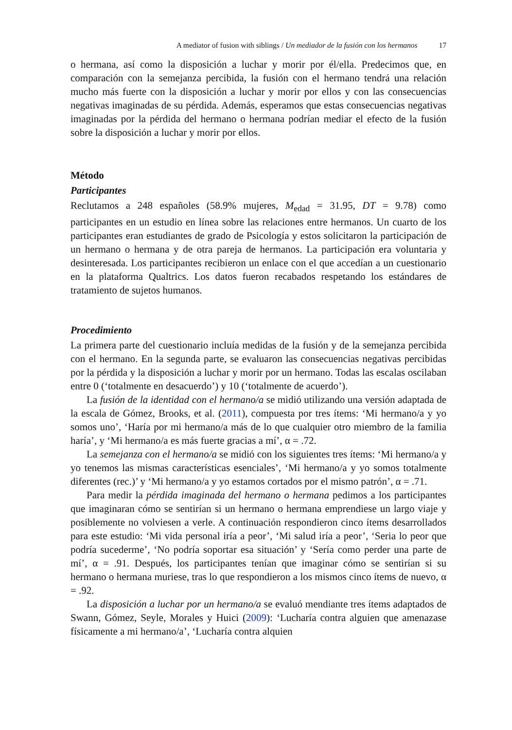A mediator of fusion with siblings / Un mediador de la fusión con los hermanos 17
o hermana, así como la disposición a luchar y morir por él/ella. Predecimos que, en comparación con la semejanza percibida, la fusión con el hermano tendrá una relación mucho más fuerte con la disposición a luchar y morir por ellos y con las consecuencias negativas imaginadas de su pérdida. Además, esperamos que estas consecuencias negativas imaginadas por la pérdida del hermano o hermana podrían mediar el efecto de la fusión sobre la disposición a luchar y morir por ellos.
Método
Participantes
Reclutamos a 248 españoles (58.9% mujeres, M<sub>edad</sub> = 31.95, DT = 9.78) como participantes en un estudio en línea sobre las relaciones entre hermanos. Un cuarto de los participantes eran estudiantes de grado de Psicología y estos solicitaron la participación de un hermano o hermana y de otra pareja de hermanos. La participación era voluntaria y desinteresada. Los participantes recibieron un enlace con el que accedían a un cuestionario en la plataforma Qualtrics. Los datos fueron recabados respetando los estándares de tratamiento de sujetos humanos.
Procedimiento
La primera parte del cuestionario incluía medidas de la fusión y de la semejanza percibida con el hermano. En la segunda parte, se evaluaron las consecuencias negativas percibidas por la pérdida y la disposición a luchar y morir por un hermano. Todas las escalas oscilaban entre 0 (‘totalmente en desacuerdo’) y 10 (‘totalmente de acuerdo’).
La fusión de la identidad con el hermano/a se midió utilizando una versión adaptada de la escala de Gómez, Brooks, et al. (2011), compuesta por tres ítems: ‘Mi hermano/a y yo somos uno’, ‘Haría por mi hermano/a más de lo que cualquier otro miembro de la familia haría’, y ‘Mi hermano/a es más fuerte gracias a mí’, α = .72.
La semejanza con el hermano/a se midió con los siguientes tres ítems: ‘Mi hermano/a y yo tenemos las mismas características esenciales’, ‘Mi hermano/a y yo somos totalmente diferentes (rec.)’ y ‘Mi hermano/a y yo estamos cortados por el mismo patrón’, α = .71.
Para medir la pérdida imaginada del hermano o hermana pedimos a los participantes que imaginaran cómo se sentirían si un hermano o hermana emprendiese un largo viaje y posiblemente no volviesen a verle. A continuación respondieron cinco ítems desarrollados para este estudio: ‘Mi vida personal iría a peor’, ‘Mi salud iría a peor’, ‘Seria lo peor que podría sucederme’, ‘No podría soportar esa situación’ y ‘Sería como perder una parte de mí’, α = .91. Después, los participantes tenían que imaginar cómo se sentirían si su hermano o hermana muriese, tras lo que respondieron a los mismos cinco ítems de nuevo, α = .92.
La disposición a luchar por un hermano/a se evaluó mendiante tres ítems adaptados de Swann, Gómez, Seyle, Morales y Huici (2009): ‘Lucharía contra alguien que amenazase físicamente a mi hermano/a’, ‘Lucharía contra alquien